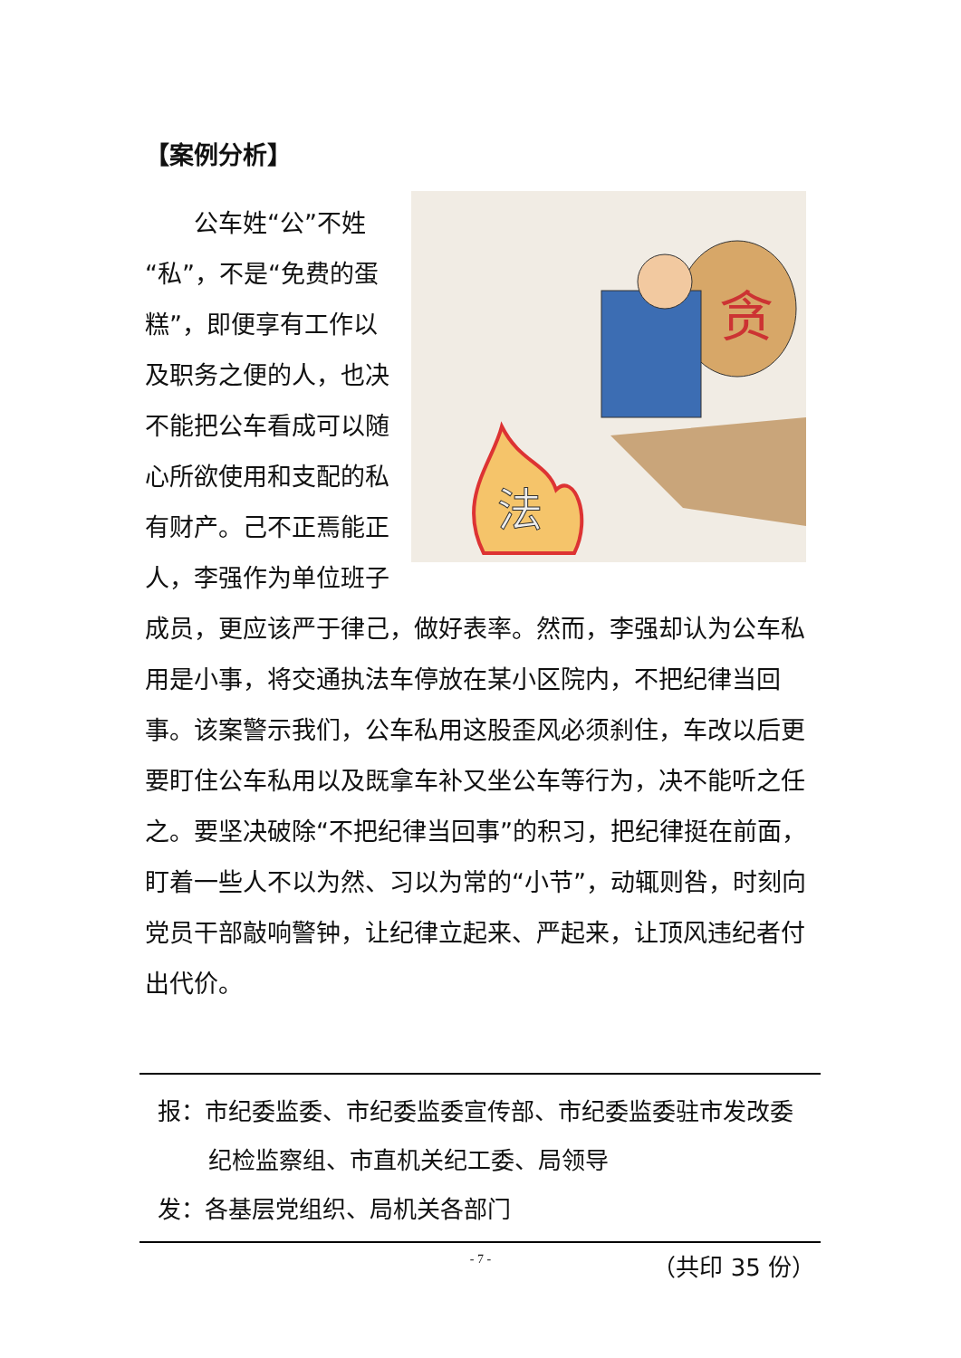【案例分析】
贪
法
　　公车姓“公”不姓“私”，不是“免费的蛋糕”，即便享有工作以及职务之便的人，也决不能把公车看成可以随心所欲使用和支配的私有财产。己不正焉能正人，李强作为单位班子成员，更应该严于律己，做好表率。然而，李强却认为公车私用是小事，将交通执法车停放在某小区院内，不把纪律当回事。该案警示我们，公车私用这股歪风必须刹住，车改以后更要盯住公车私用以及既拿车补又坐公车等行为，决不能听之任之。要坚决破除“不把纪律当回事”的积习，把纪律挺在前面，盯着一些人不以为然、习以为常的“小节”，动辄则咎，时刻向党员干部敲响警钟，让纪律立起来、严起来，让顶风违纪者付出代价。
报：市纪委监委、市纪委监委宣传部、市纪委监委驻市发改委纪检监察组、市直机关纪工委、局领导
发：各基层党组织、局机关各部门
（共印 35 份）
- 7 -